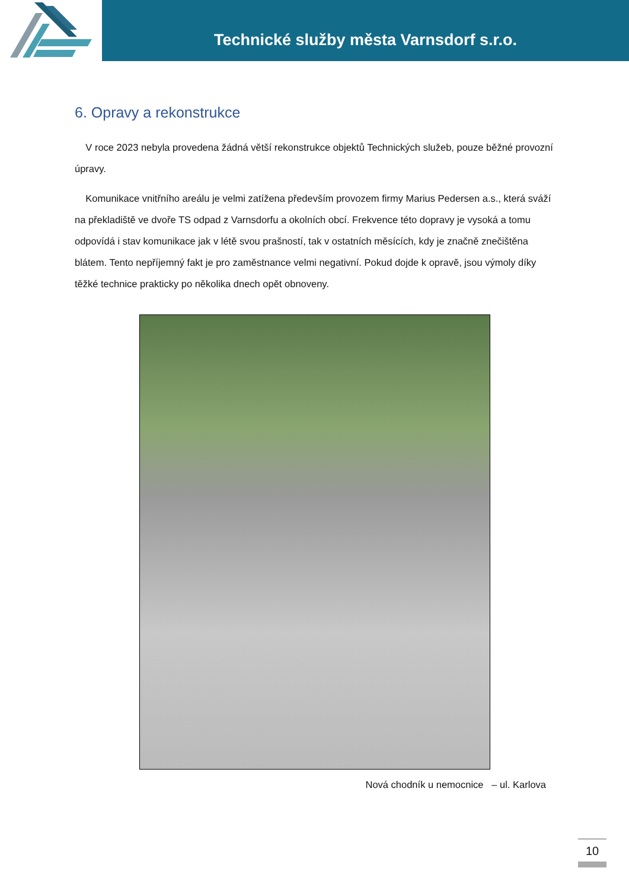Technické služby města Varnsdorf s.r.o.
6. Opravy a rekonstrukce
V roce 2023 nebyla provedena žádná větší rekonstrukce objektů Technických služeb, pouze běžné provozní úpravy.
Komunikace vnitřního areálu je velmi zatížena především provozem firmy Marius Pedersen a.s., která sváží na překladiště ve dvoře TS odpad z Varnsdorfu a okolních obcí. Frekvence této dopravy je vysoká a tomu odpovídá i stav komunikace jak v létě svou prašností, tak v ostatních měsících, kdy je značně znečištěna blátem. Tento nepříjemný fakt je pro zaměstnance velmi negativní. Pokud dojde k opravě, jsou výmoly díky těžké technice prakticky po několika dnech opět obnoveny.
Nová chodník u nemocnice – ul. Karlova
10